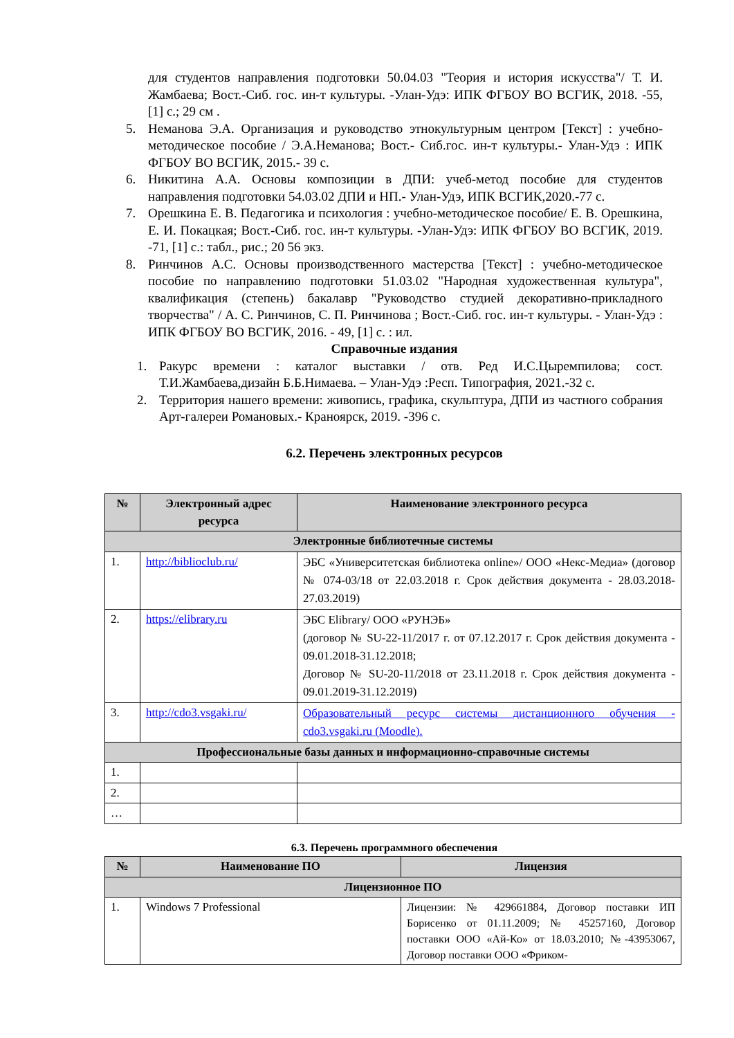для студентов направления подготовки 50.04.03 "Теория и история искусства"/ Т. И. Жамбаева; Вост.-Сиб. гос. ин-т культуры. -Улан-Удэ: ИПК ФГБОУ ВО ВСГИК, 2018. -55, [1] с.; 29 см .
5. Неманова Э.А. Организация и руководство этнокультурным центром [Текст] : учебно-методическое пособие / Э.А.Неманова; Вост.- Сиб.гос. ин-т культуры.- Улан-Удэ : ИПК ФГБОУ ВО ВСГИК, 2015.- 39 с.
6. Никитина А.А. Основы композиции в ДПИ: учеб-метод пособие для студентов направления подготовки 54.03.02 ДПИ и НП.- Улан-Удэ, ИПК ВСГИК,2020.-77 с.
7. Орешкина Е. В. Педагогика и психология : учебно-методическое пособие/ Е. В. Орешкина, Е. И. Покацкая; Вост.-Сиб. гос. ин-т культуры. -Улан-Удэ: ИПК ФГБОУ ВО ВСГИК, 2019. -71, [1] с.: табл., рис.; 20 56 экз.
8. Ринчинов А.С. Основы производственного мастерства [Текст] : учебно-методическое пособие по направлению подготовки 51.03.02 "Народная художественная культура", квалификация (степень) бакалавр "Руководство студией декоративно-прикладного творчества" / А. С. Ринчинов, С. П. Ринчинова ; Вост.-Сиб. гос. ин-т культуры. - Улан-Удэ : ИПК ФГБОУ ВО ВСГИК, 2016. - 49, [1] с. : ил.
Справочные издания
1. Ракурс времени : каталог выставки / отв. Ред И.С.Цыремпилова; сост. Т.И.Жамбаева,дизайн Б.Б.Нимаева. – Улан-Удэ :Респ. Типография, 2021.-32 с.
2. Территория нашего времени: живопись, графика, скульптура, ДПИ из частного собрания Арт-галереи Романовых.- Краноярск, 2019. -396 с.
6.2. Перечень электронных ресурсов
| № | Электронный адрес ресурса | Наименование электронного ресурса |
| --- | --- | --- |
| Электронные библиотечные системы | | |
| 1. | http://biblioclub.ru/ | ЭБС «Университетская библиотека online»/ ООО «Некс-Медиа» (договор № 074-03/18 от 22.03.2018 г. Срок действия документа - 28.03.2018-27.03.2019) |
| 2. | https://elibrary.ru | ЭБС Elibrary/ ООО «РУНЭБ» (договор № SU-22-11/2017 г. от 07.12.2017 г. Срок действия документа - 09.01.2018-31.12.2018; Договор № SU-20-11/2018 от 23.11.2018 г. Срок действия документа - 09.01.2019-31.12.2019) |
| 3. | http://cdo3.vsgaki.ru/ | Образовательный ресурс системы дистанционного обучения - cdo3.vsgaki.ru (Moodle). |
| Профессиональные базы данных и информационно-справочные системы | | |
| 1. | | |
| 2. | | |
| … | | |
6.3. Перечень программного обеспечения
| № | Наименование ПО | Лицензия |
| --- | --- | --- |
| Лицензионное ПО | | |
| 1. | Windows 7 Professional | Лицензии: № 429661884, Договор поставки ИП Борисенко от 01.11.2009; № 45257160, Договор поставки ООО «Ай-Ко» от 18.03.2010; №-43953067, Договор поставки ООО «Фриком- |